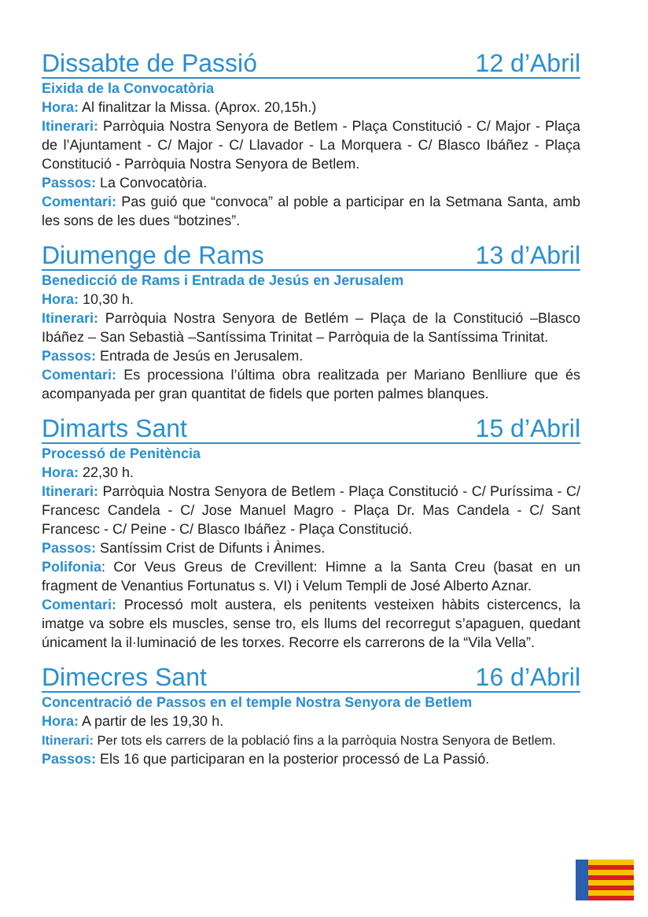Dissabte de Passió 12 d’Abril
Eixida de la Convocatòria
Hora: Al finalitzar la Missa. (Aprox. 20,15h.)
Itinerari: Parròquia Nostra Senyora de Betlem - Plaça Constitució - C/ Major - Plaça de l’Ajuntament - C/ Major - C/ Llavador - La Morquera - C/ Blasco Ibáñez - Plaça Constitució - Parròquia Nostra Senyora de Betlem.
Passos: La Convocatòria.
Comentari: Pas guió que “convoca” al poble a participar en la Setmana Santa, amb les sons de les dues “botzines”.
Diumenge de Rams 13 d’Abril
Benedicció de Rams i Entrada de Jesús en Jerusalem
Hora: 10,30 h.
Itinerari: Parròquia Nostra Senyora de Betlém – Plaça de la Constitució –Blasco Ibáñez – San Sebastià –Santíssima Trinitat – Parròquia de la Santíssima Trinitat.
Passos: Entrada de Jesús en Jerusalem.
Comentari: Es processiona l’última obra realitzada per Mariano Benlliure que és acompanyada per gran quantitat de fidels que porten palmes blanques.
Dimarts Sant 15 d’Abril
Processó de Penitència
Hora: 22,30 h.
Itinerari: Parròquia Nostra Senyora de Betlem - Plaça Constitució - C/ Puríssima - C/ Francesc Candela - C/ Jose Manuel Magro - Plaça Dr. Mas Candela - C/ Sant Francesc - C/ Peine - C/ Blasco Ibáñez - Plaça Constitució.
Passos: Santíssim Crist de Difunts i Ànimes.
Polifonia: Cor Veus Greus de Crevillent: Himne a la Santa Creu (basat en un fragment de Venantius Fortunatus s. VI) i Velum Templi de José Alberto Aznar.
Comentari: Processó molt austera, els penitents vesteixen hàbits cistercencs, la imatge va sobre els muscles, sense tro, els llums del recorregut s’apaguen, quedant únicament la il·luminació de les torxes. Recorre els carrerons de la “Vila Vella”.
Dimecres Sant 16 d’Abril
Concentració de Passos en el temple Nostra Senyora de Betlem
Hora: A partir de les 19,30 h.
Itinerari: Per tots els carrers de la població fins a la parròquia Nostra Senyora de Betlem.
Passos: Els 16 que participaran en la posterior processó de La Passió.